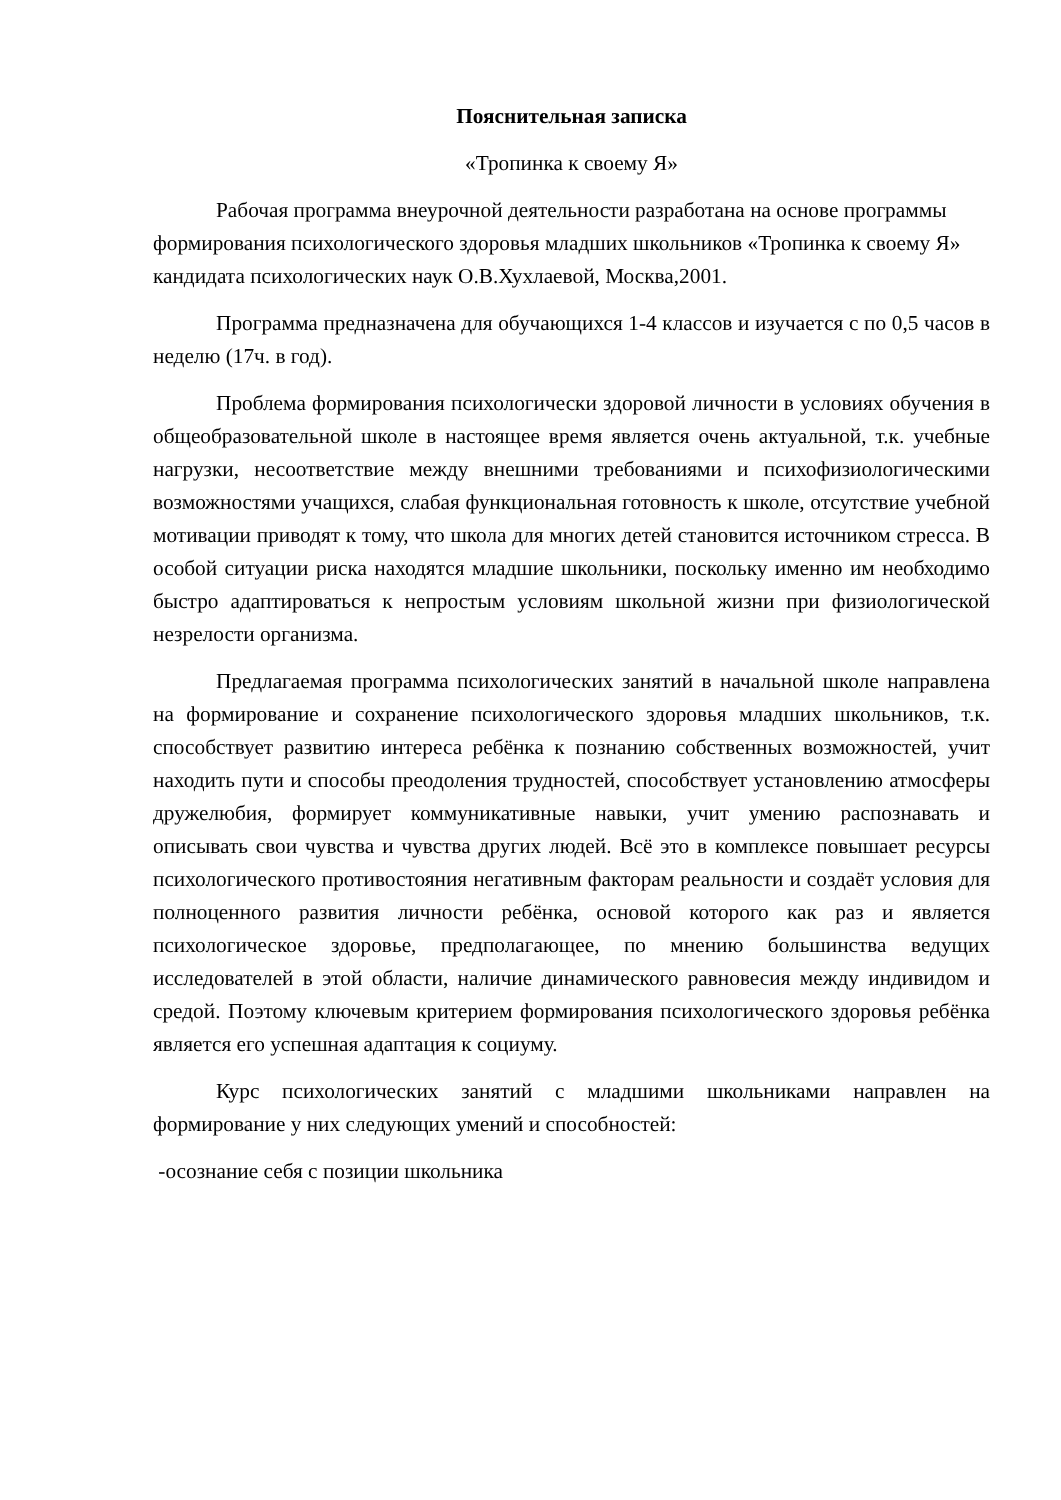Пояснительная записка
«Тропинка к своему Я»
Рабочая программа внеурочной деятельности разработана на основе программы формирования психологического здоровья младших школьников «Тропинка к своему Я» кандидата психологических наук О.В.Хухлаевой, Москва,2001.
Программа предназначена для обучающихся 1-4 классов и изучается с по 0,5 часов в неделю (17ч. в год).
Проблема формирования психологически здоровой личности в условиях обучения в общеобразовательной школе в настоящее время является очень актуальной, т.к. учебные нагрузки, несоответствие между внешними требованиями и психофизиологическими возможностями учащихся, слабая функциональная готовность к школе, отсутствие учебной мотивации приводят к тому, что школа для многих детей становится источником стресса. В особой ситуации риска находятся младшие школьники, поскольку именно им необходимо быстро адаптироваться к непростым условиям школьной жизни при физиологической незрелости организма.
Предлагаемая программа психологических занятий в начальной школе направлена на формирование и сохранение психологического здоровья младших школьников, т.к. способствует развитию интереса ребёнка к познанию собственных возможностей, учит находить пути и способы преодоления трудностей, способствует установлению атмосферы дружелюбия, формирует коммуникативные навыки, учит умению распознавать и описывать свои чувства и чувства других людей. Всё это в комплексе повышает ресурсы психологического противостояния негативным факторам реальности и создаёт условия для полноценного развития личности ребёнка, основой которого как раз и является психологическое здоровье, предполагающее, по мнению большинства ведущих исследователей в этой области, наличие динамического равновесия между индивидом и средой. Поэтому ключевым критерием формирования психологического здоровья ребёнка является его успешная адаптация к социуму.
Курс психологических занятий с младшими школьниками направлен на формирование у них следующих умений и способностей:
-осознание себя с позиции школьника